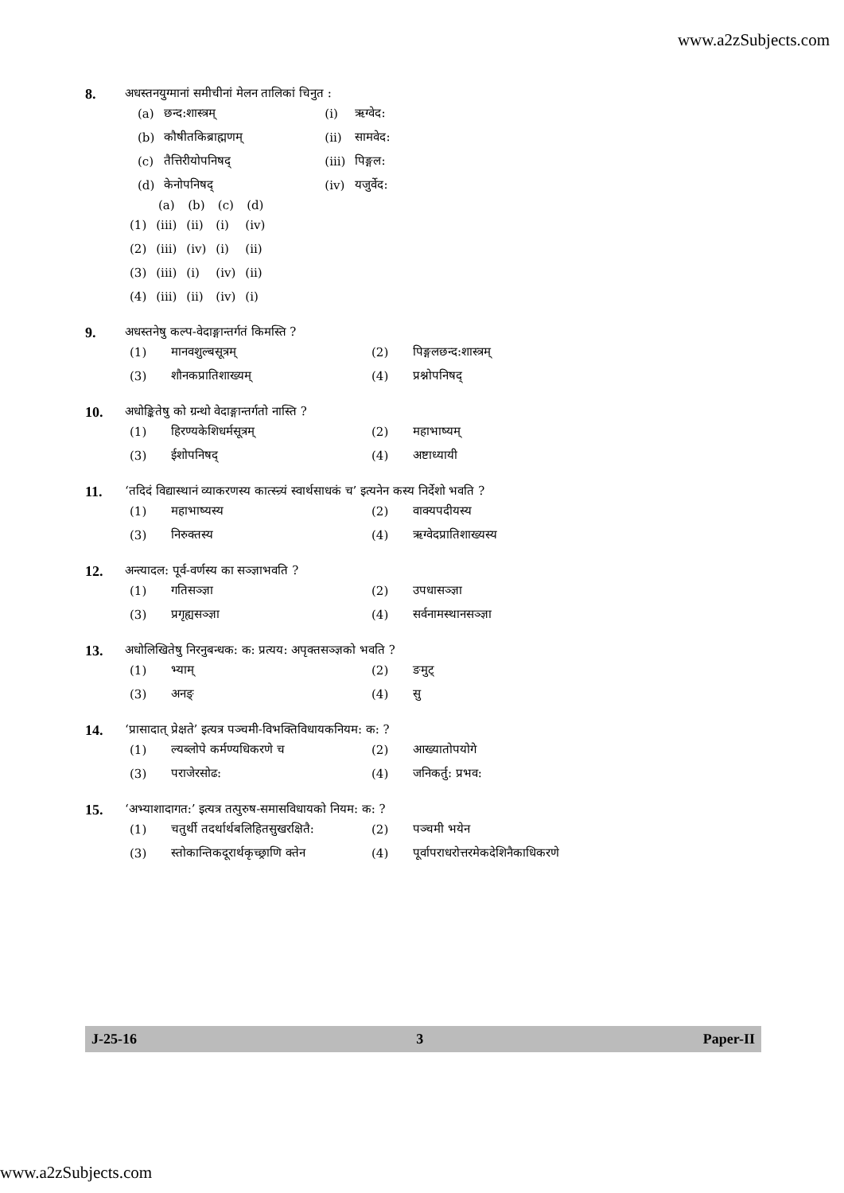www.a2zSubjects.com
8.
अधस्तनयुग्मानां समीचीनां मेलन तालिकां चिनुत :
| (a) | छन्द:शास्त्रम् | (i) | ऋग्वेद: |
| (b) | कौषीतकिब्राह्मणम् | (ii) | सामवेद: |
| (c) | तैत्तिरीयोपनिषद् | (iii) | पिङ्गल: |
| (d) | केनोपनिषद् | (iv) | यजुर्वेद: |
| | (a) | (b) | (c) | (d) |
| --- | --- | --- | --- | --- |
| (1) | (iii) | (ii) | (i) | (iv) |
| (2) | (iii) | (iv) | (i) | (ii) |
| (3) | (iii) | (i) | (iv) | (ii) |
| (4) | (iii) | (ii) | (iv) | (i) |
9.
अधस्तनेषु कल्प-वेदाङ्गान्तर्गतं किमस्ति ?
| (1) | मानवशुल्बसूत्रम् | (2) | पिङ्गलछन्द:शास्त्रम् |
| (3) | शौनकप्रातिशाख्यम् | (4) | प्रश्नोपनिषद् |
10.
अधोङ्कितेषु को ग्रन्थो वेदाङ्गान्तर्गतो नास्ति ?
| (1) | हिरण्यकेशिधर्मसूत्रम् | (2) | महाभाष्यम् |
| (3) | ईशोपनिषद् | (4) | अष्टाध्यायी |
11.
‘तदिदं विद्यास्थानं व्याकरणस्य कात्स्न्र्यं स्वार्थसाधकं च’ इत्यनेन कस्य निर्देशो भवति ?
| (1) | महाभाष्यस्य | (2) | वाक्यपदीयस्य |
| (3) | निरुक्तस्य | (4) | ऋग्वेदप्रातिशाख्यस्य |
12.
अन्त्यादल: पूर्व-वर्णस्य का सञ्ज्ञाभवति ?
| (1) | गतिसञ्ज्ञा | (2) | उपधासञ्ज्ञा |
| (3) | प्रगृह्यसञ्ज्ञा | (4) | सर्वनामस्थानसञ्ज्ञा |
13.
अधोलिखितेषु निरनुबन्धक: क: प्रत्यय: अपृक्तसञ्ज्ञको भवति ?
| (1) | भ्याम् | (2) | ङमुट् |
| (3) | अनङ् | (4) | सु |
14.
‘प्रासादात् प्रेक्षते’ इत्यत्र पञ्चमी-विभक्तिविधायकनियम: क: ?
| (1) | ल्यब्लोपे कर्मण्यधिकरणे च | (2) | आख्यातोपयोगे |
| (3) | पराजेरसोढ: | (4) | जनिकर्तु: प्रभव: |
15.
‘अभ्याशादागत:’ इत्यत्र तत्पुरुष-समासविधायको नियम: क: ?
| (1) | चतुर्थी तदर्थार्थबलिहितसुखरक्षितै: | (2) | पञ्चमी भयेन |
| (3) | स्तोकान्तिकदूरार्थकृच्छ्राणि क्तेन | (4) | पूर्वापराधरोत्तरमेकदेशिनैकाधिकरणे |
J-25-16 3 Paper-II
www.a2zSubjects.com